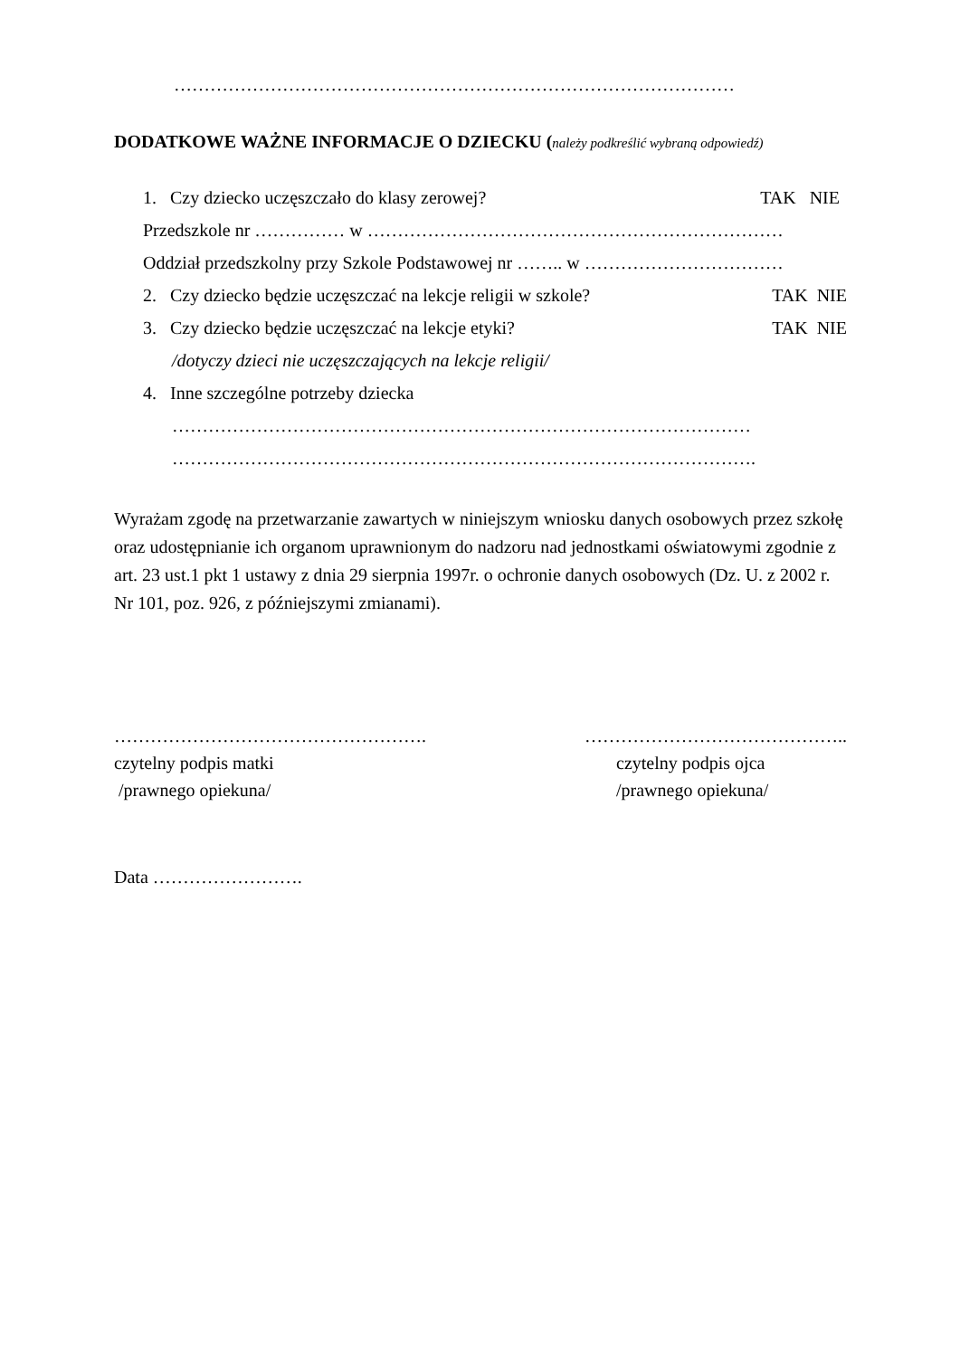…………………………………………………………………………………
DODATKOWE WAŻNE INFORMACJE O DZIECKU (należy podkreślić wybraną odpowiedź)
1. Czy dziecko uczęszczało do klasy zerowej? TAK NIE
Przedszkole nr …………… w ……………………………………………………………
Oddział przedszkolny przy Szkole Podstawowej nr …….. w ……………………………
2. Czy dziecko będzie uczęszczać na lekcje religii w szkole? TAK NIE
3. Czy dziecko będzie uczęszczać na lekcje etyki? TAK NIE
/dotyczy dzieci nie uczęszczających na lekcje religii/
4. Inne szczególne potrzeby dziecka
……………………………………………………………………………………
…………………………………………………………………………………….
Wyrażam zgodę na przetwarzanie zawartych w niniejszym wniosku danych osobowych przez szkołę oraz udostępnianie ich organom uprawnionym do nadzoru nad jednostkami oświatowymi zgodnie z art. 23 ust.1 pkt 1 ustawy z dnia 29 sierpnia 1997r. o ochronie danych osobowych (Dz. U. z 2002 r. Nr 101, poz. 926, z późniejszymi zmianami).
…………………………………………….
czytelny podpis matki
/prawnego opiekuna/
……………………………………..
czytelny podpis ojca
/prawnego opiekuna/
Data …………………….